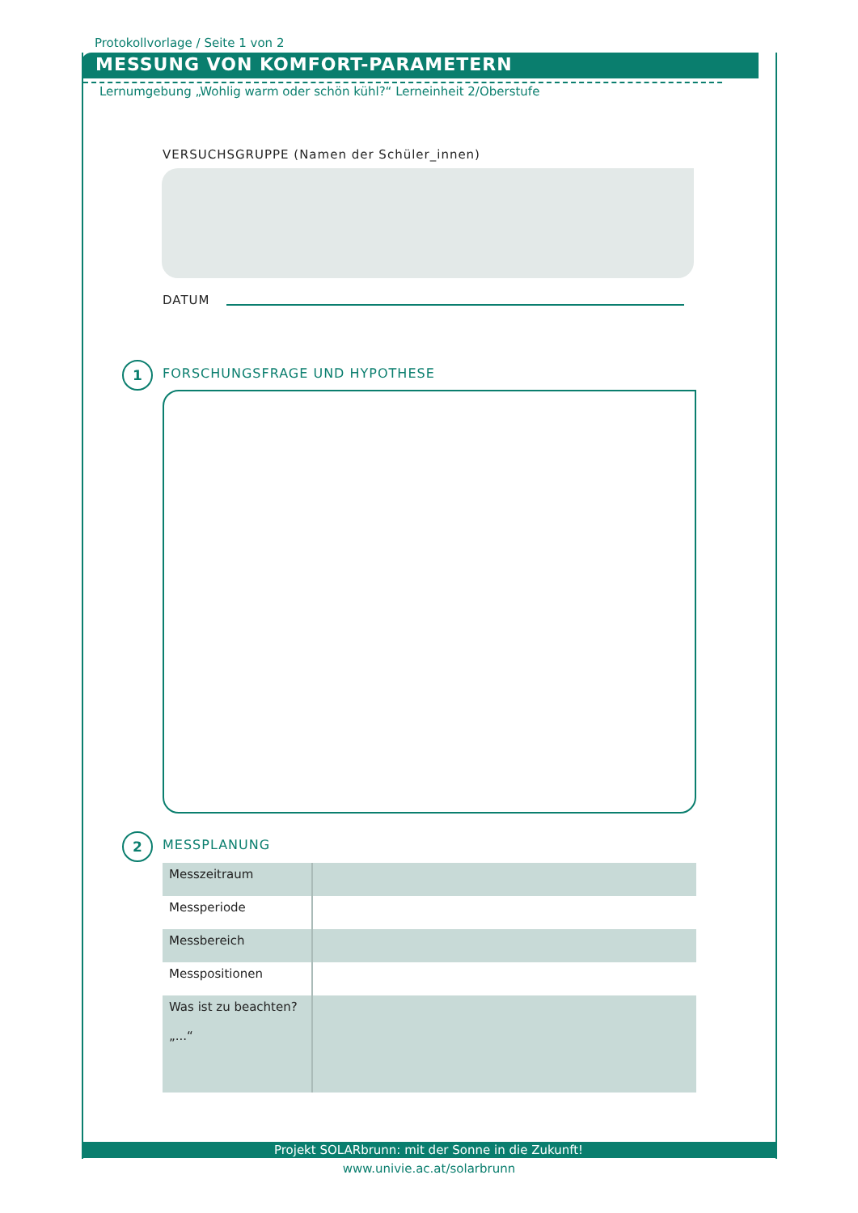Protokollvorlage / Seite 1 von 2
MESSUNG VON KOMFORT-PARAMETERN
Lernumgebung „Wohlig warm oder schön kühl?“ Lerneinheit 2/Oberstufe
VERSUCHSGRUPPE (Namen der Schüler_innen)
DATUM
1 FORSCHUNGSFRAGE UND HYPOTHESE
2 MESSPLANUNG
| Messzeitraum | |
| Messperiode | |
| Messbereich | |
| Messpositionen | |
| Was ist zu beachten? „...“ | |
Projekt SOLARbrunn: mit der Sonne in die Zukunft!
www.univie.ac.at/solarbrunn